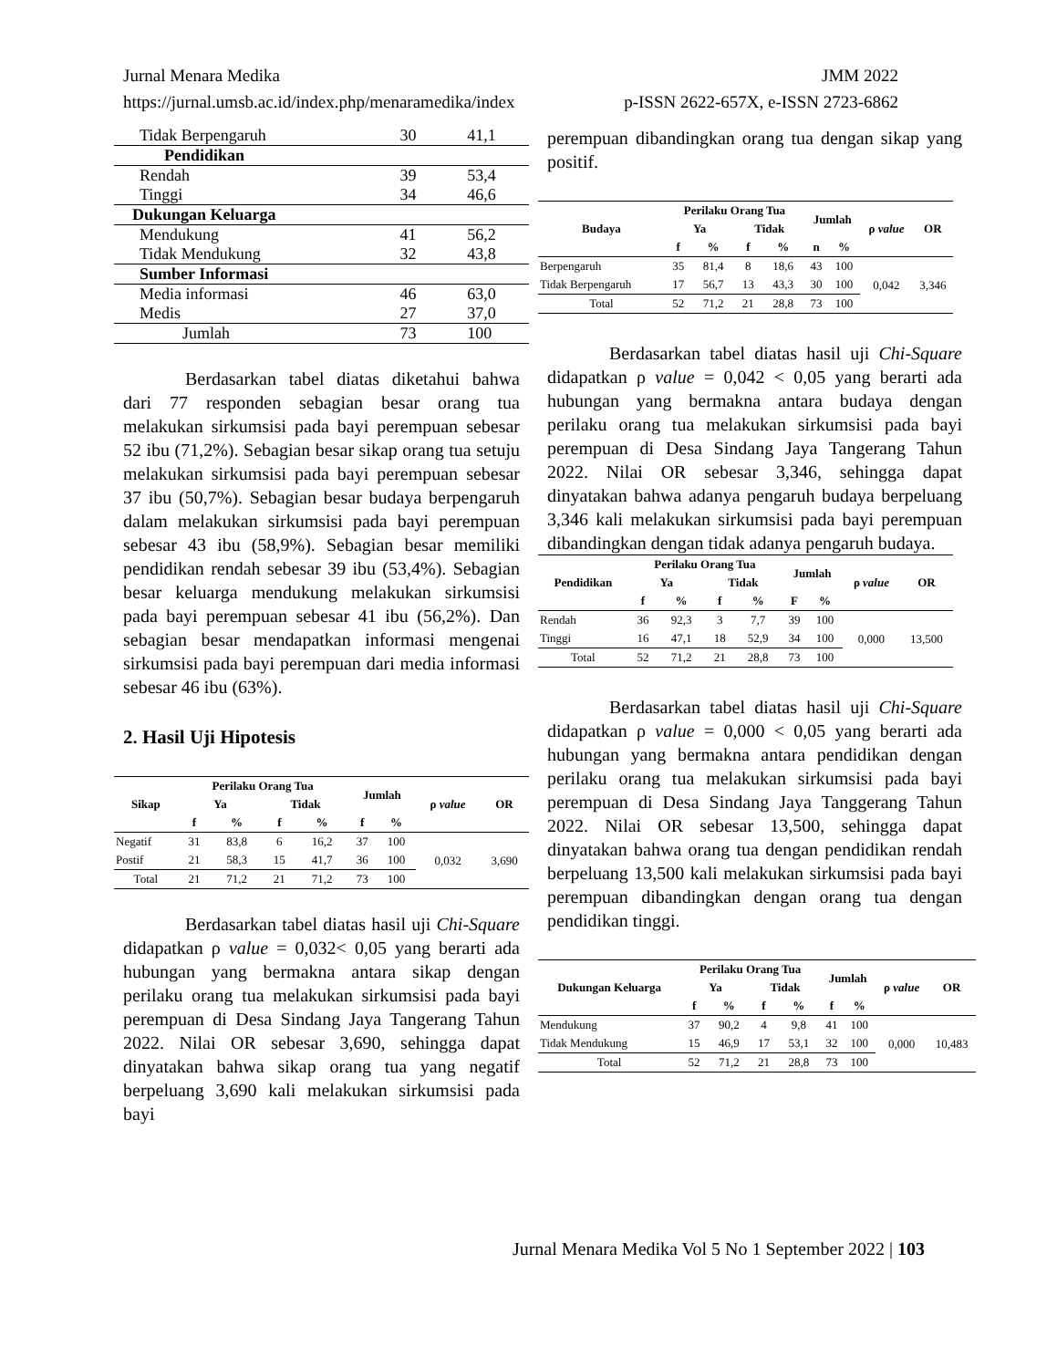Jurnal Menara Medika JMM 2022
https://jurnal.umsb.ac.id/index.php/menaramedika/index p-ISSN 2622-657X, e-ISSN 2723-6862
| Tidak Berpengaruh | 30 | 41,1 |
| Pendidikan | | |
| Rendah | 39 | 53,4 |
| Tinggi | 34 | 46,6 |
| Dukungan Keluarga | | |
| Mendukung | 41 | 56,2 |
| Tidak Mendukung | 32 | 43,8 |
| Sumber Informasi | | |
| Media informasi | 46 | 63,0 |
| Medis | 27 | 37,0 |
| Jumlah | 73 | 100 |
Berdasarkan tabel diatas diketahui bahwa dari 77 responden sebagian besar orang tua melakukan sirkumsisi pada bayi perempuan sebesar 52 ibu (71,2%). Sebagian besar sikap orang tua setuju melakukan sirkumsisi pada bayi perempuan sebesar 37 ibu (50,7%). Sebagian besar budaya berpengaruh dalam melakukan sirkumsisi pada bayi perempuan sebesar 43 ibu (58,9%). Sebagian besar memiliki pendidikan rendah sebesar 39 ibu (53,4%). Sebagian besar keluarga mendukung melakukan sirkumsisi pada bayi perempuan sebesar 41 ibu (56,2%). Dan sebagian besar mendapatkan informasi mengenai sirkumsisi pada bayi perempuan dari media informasi sebesar 46 ibu (63%).
2. Hasil Uji Hipotesis
| Sikap | Perilaku Orang Tua | | | | Jumlah | | ρ value | OR |
| --- | --- | --- | --- | --- | --- | --- | --- | --- |
| | Ya | | Tidak | | | | | |
| | f | % | f | % | f | % | | |
| Negatif | 31 | 83,8 | 6 | 16,2 | 37 | 100 | 0,032 | 3,690 |
| Postif | 21 | 58,3 | 15 | 41,7 | 36 | 100 | | |
| Total | 21 | 71,2 | 21 | 71,2 | 73 | 100 | | |
Berdasarkan tabel diatas hasil uji Chi-Square didapatkan ρ value = 0,032< 0,05 yang berarti ada hubungan yang bermakna antara sikap dengan perilaku orang tua melakukan sirkumsisi pada bayi perempuan di Desa Sindang Jaya Tangerang Tahun 2022. Nilai OR sebesar 3,690, sehingga dapat dinyatakan bahwa sikap orang tua yang negatif berpeluang 3,690 kali melakukan sirkumsisi pada bayi
perempuan dibandingkan orang tua dengan sikap yang positif.
| Budaya | Perilaku Orang Tua | | | | Jumlah | | ρ value | OR |
| --- | --- | --- | --- | --- | --- | --- | --- | --- |
| | Ya | | Tidak | | | | | |
| | f | % | f | % | n | % | | |
| Berpengaruh | 35 | 81,4 | 8 | 18,6 | 43 | 100 | 0,042 | 3,346 |
| Tidak Berpengaruh | 17 | 56,7 | 13 | 43,3 | 30 | 100 | | |
| Total | 52 | 71,2 | 21 | 28,8 | 73 | 100 | | |
Berdasarkan tabel diatas hasil uji Chi-Square didapatkan ρ value = 0,042 < 0,05 yang berarti ada hubungan yang bermakna antara budaya dengan perilaku orang tua melakukan sirkumsisi pada bayi perempuan di Desa Sindang Jaya Tangerang Tahun 2022. Nilai OR sebesar 3,346, sehingga dapat dinyatakan bahwa adanya pengaruh budaya berpeluang 3,346 kali melakukan sirkumsisi pada bayi perempuan dibandingkan dengan tidak adanya pengaruh budaya.
| Pendidikan | Perilaku Orang Tua | | | | Jumlah | | ρ value | OR |
| --- | --- | --- | --- | --- | --- | --- | --- | --- |
| | Ya | | Tidak | | | | | |
| | f | % | f | % | F | % | | |
| Rendah | 36 | 92,3 | 3 | 7,7 | 39 | 100 | 0,000 | 13,500 |
| Tinggi | 16 | 47,1 | 18 | 52,9 | 34 | 100 | | |
| Total | 52 | 71,2 | 21 | 28,8 | 73 | 100 | | |
Berdasarkan tabel diatas hasil uji Chi-Square didapatkan ρ value = 0,000 < 0,05 yang berarti ada hubungan yang bermakna antara pendidikan dengan perilaku orang tua melakukan sirkumsisi pada bayi perempuan di Desa Sindang Jaya Tanggerang Tahun 2022. Nilai OR sebesar 13,500, sehingga dapat dinyatakan bahwa orang tua dengan pendidikan rendah berpeluang 13,500 kali melakukan sirkumsisi pada bayi perempuan dibandingkan dengan orang tua dengan pendidikan tinggi.
| Dukungan Keluarga | Perilaku Orang Tua | | | | Jumlah | | ρ value | OR |
| --- | --- | --- | --- | --- | --- | --- | --- | --- |
| | Ya | | Tidak | | | | | |
| | f | % | f | % | f | % | | |
| Mendukung | 37 | 90,2 | 4 | 9,8 | 41 | 100 | 0,000 | 10,483 |
| Tidak Mendukung | 15 | 46,9 | 17 | 53,1 | 32 | 100 | | |
| Total | 52 | 71,2 | 21 | 28,8 | 73 | 100 | | |
Jurnal Menara Medika Vol 5 No 1 September 2022 | 103